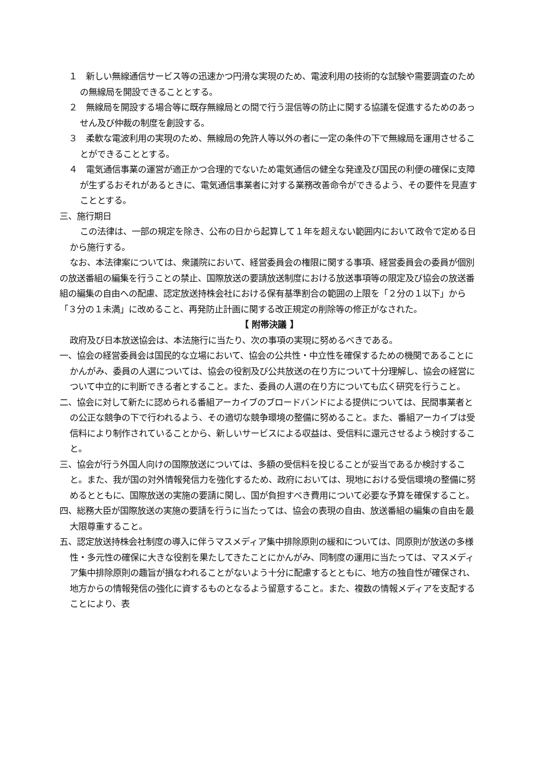１　新しい無線通信サービス等の迅速かつ円滑な実現のため、電波利用の技術的な試験や需要調査のための無線局を開設できることとする。
２　無線局を開設する場合等に既存無線局との間で行う混信等の防止に関する協議を促進するためのあっせん及び仲裁の制度を創設する。
３　柔軟な電波利用の実現のため、無線局の免許人等以外の者に一定の条件の下で無線局を運用させることができることとする。
４　電気通信事業の運営が適正かつ合理的でないため電気通信の健全な発達及び国民の利便の確保に支障が生ずるおそれがあるときに、電気通信事業者に対する業務改善命令ができるよう、その要件を見直すこととする。
三、施行期日
この法律は、一部の規定を除き、公布の日から起算して１年を超えない範囲内において政令で定める日から施行する。
なお、本法律案については、衆議院において、経営委員会の権限に関する事項、経営委員会の委員が個別の放送番組の編集を行うことの禁止、国際放送の要請放送制度における放送事項等の限定及び協会の放送番組の編集の自由への配慮、認定放送持株会社における保有基準割合の範囲の上限を「２分の１以下」から「３分の１未満」に改めること、再発防止計画に関する改正規定の削除等の修正がなされた。
【 附帯決議 】
政府及び日本放送協会は、本法施行に当たり、次の事項の実現に努めるべきである。
一、協会の経営委員会は国民的な立場において、協会の公共性・中立性を確保するための機関であることにかんがみ、委員の人選については、協会の役割及び公共放送の在り方について十分理解し、協会の経営について中立的に判断できる者とすること。また、委員の人選の在り方についても広く研究を行うこと。
二、協会に対して新たに認められる番組アーカイブのブロードバンドによる提供については、民間事業者との公正な競争の下で行われるよう、その適切な競争環境の整備に努めること。また、番組アーカイブは受信料により制作されていることから、新しいサービスによる収益は、受信料に還元させるよう検討すること。
三、協会が行う外国人向けの国際放送については、多額の受信料を投じることが妥当であるか検討すること。また、我が国の対外情報発信力を強化するため、政府においては、現地における受信環境の整備に努めるとともに、国際放送の実施の要請に関し、国が負担すべき費用について必要な予算を確保すること。
四、総務大臣が国際放送の実施の要請を行うに当たっては、協会の表現の自由、放送番組の編集の自由を最大限尊重すること。
五、認定放送持株会社制度の導入に伴うマスメディア集中排除原則の緩和については、同原則が放送の多様性・多元性の確保に大きな役割を果たしてきたことにかんがみ、同制度の運用に当たっては、マスメディア集中排除原則の趣旨が損なわれることがないよう十分に配慮するとともに、地方の独自性が確保され、地方からの情報発信の強化に資するものとなるよう留意すること。また、複数の情報メディアを支配することにより、表